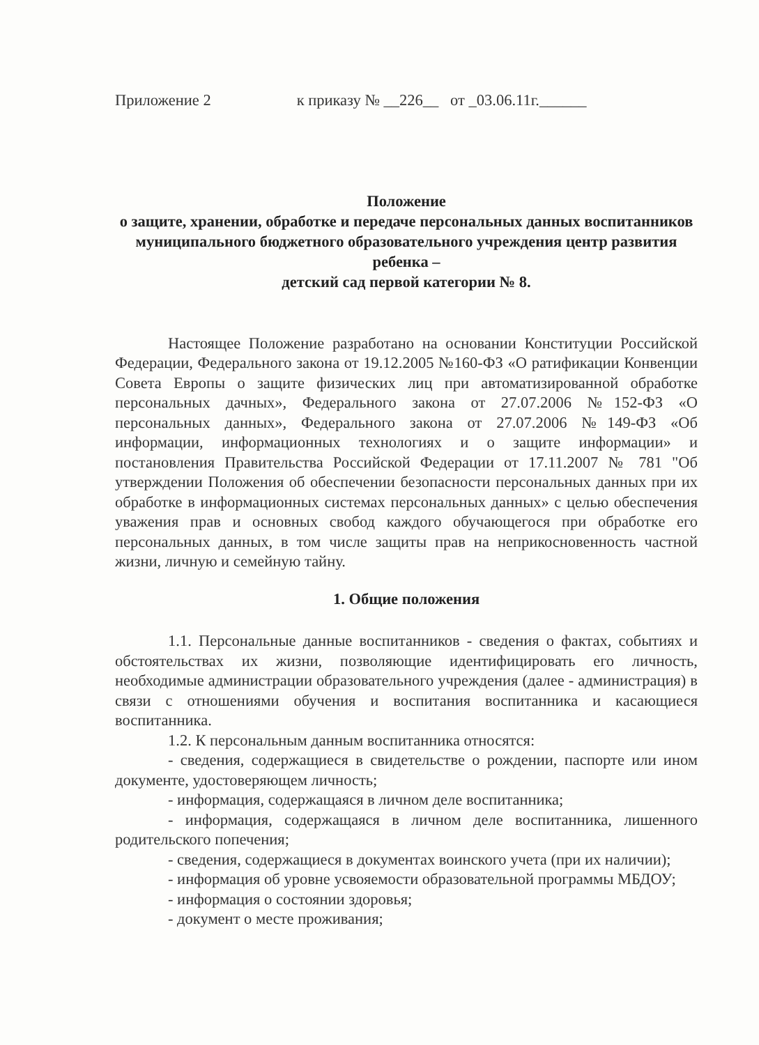Приложение 2 к приказу № __226__ от _03.06.11г.______
Положение
о защите, хранении, обработке и передаче персональных данных воспитанников муниципального бюджетного образовательного учреждения центр развития ребенка –
детский сад первой категории № 8.
Настоящее Положение разработано на основании Конституции Российской Федерации, Федерального закона от 19.12.2005 №160-ФЗ «О ратификации Конвенции Совета Европы о защите физических лиц при автоматизированной обработке персональных дачных», Федерального закона от 27.07.2006 №152-ФЗ «О персональных данных», Федерального закона от 27.07.2006 №149-ФЗ «Об информации, информационных технологиях и о защите информации» и постановления Правительства Российской Федерации от 17.11.2007 № 781 "Об утверждении Положения об обеспечении безопасности персональных данных при их обработке в информационных системах персональных данных» с целью обеспечения уважения прав и основных свобод каждого обучающегося при обработке его персональных данных, в том числе защиты прав на неприкосновенность частной жизни, личную и семейную тайну.
1. Общие положения
1.1. Персональные данные воспитанников - сведения о фактах, событиях и обстоятельствах их жизни, позволяющие идентифицировать его личность, необходимые администрации образовательного учреждения (далее - администрация) в связи с отношениями обучения и воспитания воспитанника и касающиеся воспитанника.
1.2. К персональным данным воспитанника относятся:
- сведения, содержащиеся в свидетельстве о рождении, паспорте или ином документе, удостоверяющем личность;
- информация, содержащаяся в личном деле воспитанника;
- информация, содержащаяся в личном деле воспитанника, лишенного родительского попечения;
- сведения, содержащиеся в документах воинского учета (при их наличии);
- информация об уровне усвояемости образовательной программы МБДОУ;
- информация о состоянии здоровья;
- документ о месте проживания;